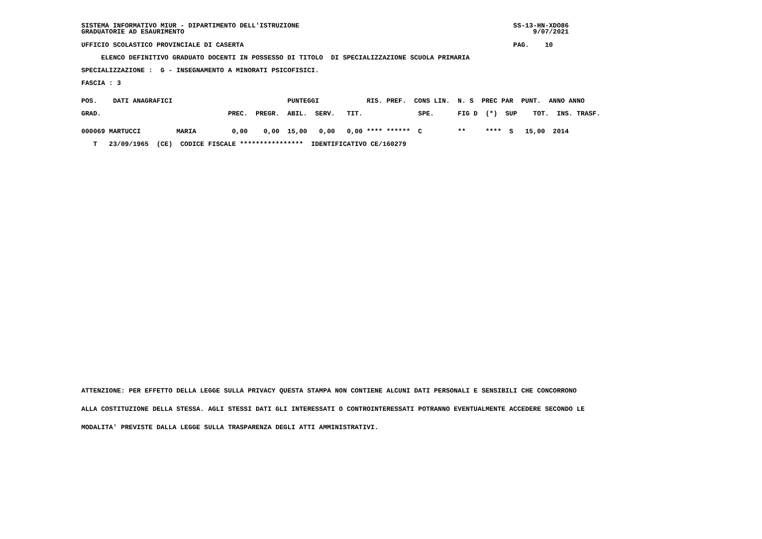SISTEMA INFORMATIVO MIUR - DIPARTIMENTO DELL'ISTRUZIONE                                                      SS-13-HN-XDO86
GRADUATORIE AD ESAURIMENTO                                                                                        9/07/2021
UFFICIO SCOLASTICO PROVINCIALE DI CASERTA                                                                    PAG.    10
     ELENCO DEFINITIVO GRADUATO DOCENTI IN POSSESSO DI TITOLO  DI SPECIALIZZAZIONE SCUOLA PRIMARIA
SPECIALIZZAZIONE :  G - INSEGNAMENTO A MINORATI PSICOFISICI.
FASCIA : 3
POS.    DATI ANAGRAFICI                             PUNTEGGI            RIS. PREF.  CONS LIN.  N. S  PREC PAR  PUNT.  ANNO ANNO
GRAD.                                PREC.  PREGR.  ABIL.  SERV.   TIT.              SPE.      FIG D  (*)  SUP    TOT.  INS. TRASF.
000069 MARTUCCI         MARIA         0,00    0,00  15,00   0,00   0,00 **** ******  C         **     ****  S   15,00  2014
   T   23/09/1965  (CE)  CODICE FISCALE ****************  IDENTIFICATIVO CE/160279
ATTENZIONE: PER EFFETTO DELLA LEGGE SULLA PRIVACY QUESTA STAMPA NON CONTIENE ALCUNI DATI PERSONALI E SENSIBILI CHE CONCORRONO
ALLA COSTITUZIONE DELLA STESSA. AGLI STESSI DATI GLI INTERESSATI O CONTROINTERESSATI POTRANNO EVENTUALMENTE ACCEDERE SECONDO LE
MODALITA' PREVISTE DALLA LEGGE SULLA TRASPARENZA DEGLI ATTI AMMINISTRATIVI.